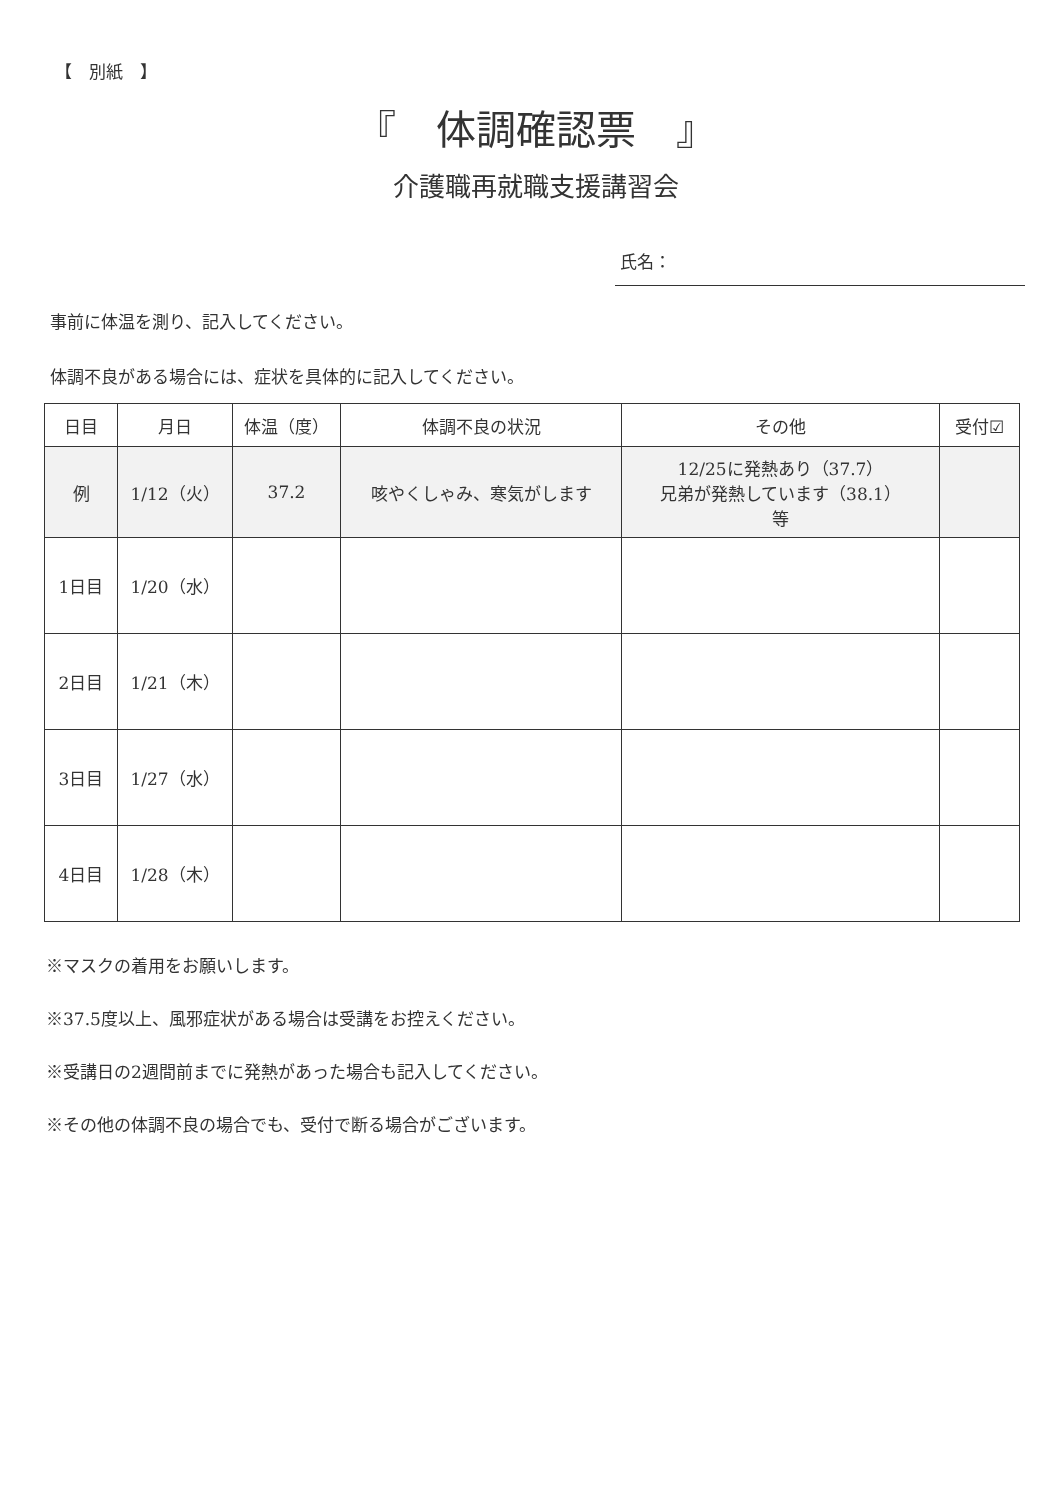【　別紙　】
『　体調確認票　』
介護職再就職支援講習会
氏名：
事前に体温を測り、記入してください。
体調不良がある場合には、症状を具体的に記入してください。
| 日目 | 月日 | 体温（度） | 体調不良の状況 | その他 | 受付☑ |
| --- | --- | --- | --- | --- | --- |
| 例 | 1/12（火） | 37.2 | 咳やくしゃみ、寒気がします | 12/25に発熱あり（37.7） 兄弟が発熱しています（38.1） 等 | |
| 1日目 | 1/20（水） | | | | |
| 2日目 | 1/21（木） | | | | |
| 3日目 | 1/27（水） | | | | |
| 4日目 | 1/28（木） | | | | |
※マスクの着用をお願いします。
※37.5度以上、風邪症状がある場合は受講をお控えください。
※受講日の2週間前までに発熱があった場合も記入してください。
※その他の体調不良の場合でも、受付で断る場合がございます。